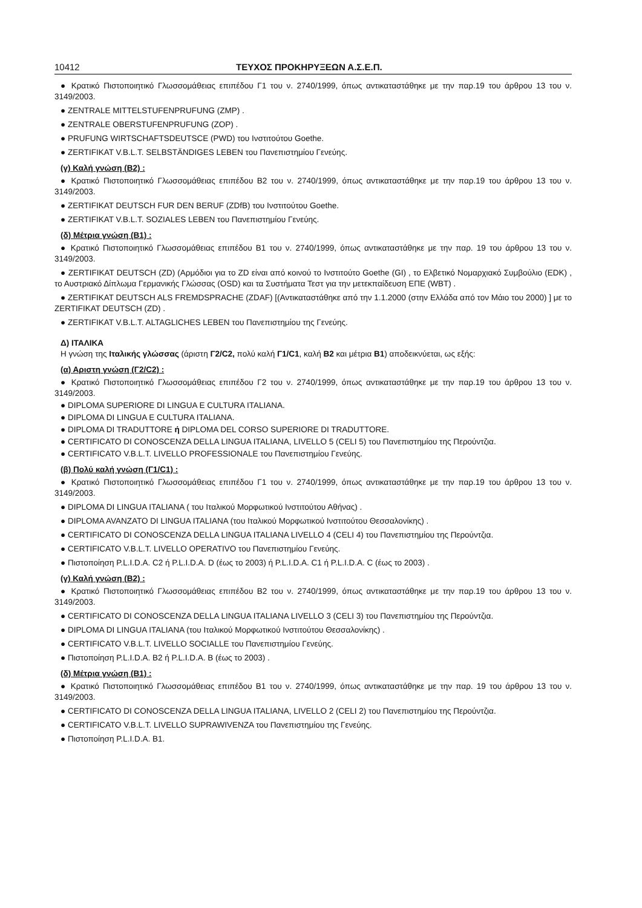10412 ΤΕΥΧΟΣ ΠΡΟΚΗΡΥΞΕΩΝ Α.Σ.Ε.Π.
● Κρατικό Πιστοποιητικό Γλωσσομάθειας επιπέδου Γ1 του ν. 2740/1999, όπως αντικαταστάθηκε με την παρ.19 του άρθρου 13 του ν. 3149/2003.
● ZENTRALE MITTELSTUFENPRUFUNG (ZMP) .
● ZENTRALE OBERSTUFENPRUFUNG (ZOP) .
● PRUFUNG WIRTSCHAFTSDEUTSCE (PWD) του Ινστιτούτου Goethe.
● ZERTIFIKAT V.B.L.T. SELBSTÄNDIGES LEBEN του Πανεπιστημίου Γενεύης.
(γ) Καλή γνώση (Β2) :
● Κρατικό Πιστοποιητικό Γλωσσομάθειας επιπέδου Β2 του ν. 2740/1999, όπως αντικαταστάθηκε με την παρ.19 του άρθρου 13 του ν. 3149/2003.
● ZERTIFIKAT DEUTSCH FUR DEN BERUF (ZDfB) του Ινστιτούτου Goethe.
● ZERTIFIKAT V.B.L.T. SOZIALES LEBEN του Πανεπιστημίου Γενεύης.
(δ) Μέτρια γνώση (Β1) :
● Κρατικό Πιστοποιητικό Γλωσσομάθειας επιπέδου Β1 του ν. 2740/1999, όπως αντικαταστάθηκε με την παρ. 19 του άρθρου 13 του ν. 3149/2003.
● ZERTIFIKAT DEUTSCH (ZD) (Αρμόδιοι για το ZD είναι από κοινού το Ινστιτούτο Goethe (GI) , το Ελβετικό Νομαρχιακό Συμβούλιο (EDK) , το Αυστριακό Δίπλωμα Γερμανικής Γλώσσας (OSD) και τα Συστήματα Τεστ για την μετεκπαίδευση ΕΠΕ (WBT) .
● ZERTIFIKAT DEUTSCH ALS FREMDSPRACHE (ZDAF) [(Αντικαταστάθηκε από την 1.1.2000 (στην Ελλάδα από τον Μάιο του 2000) ] με το ZERTIFIKAT DEUTSCH (ZD) .
● ZERTIFIKAT V.B.L.T. ALTAGLICHES LEBEN του Πανεπιστημίου της Γενεύης.
Δ) ΙΤΑΛΙΚΑ
Η γνώση της Ιταλικής γλώσσας (άριστη Γ2/C2, πολύ καλή Γ1/C1, καλή Β2 και μέτρια Β1) αποδεικνύεται, ως εξής:
(α) Αριστη γνώση (Γ2/C2) :
● Κρατικό Πιστοποιητικό Γλωσσομάθειας επιπέδου Γ2 του ν. 2740/1999, όπως αντικαταστάθηκε με την παρ.19 του άρθρου 13 του ν. 3149/2003.
● DIPLOMA SUPERIORE DI LINGUA E CULTURA ITALIANA.
● DIPLOMA DI LINGUA E CULTURA ITALIANA.
● DIPLOMA DI TRADUTTORE ή DIPLOMA DEL CORSO SUPERIORE DI TRADUTTORE.
● CERTIFICATO DI CONOSCENZA DELLA LINGUA ITALIANA, LIVELLO 5 (CELI 5) του Πανεπιστημίου της Περούντζια.
● CERTIFICATO V.B.L.T. LIVELLO PROFESSIONALE του Πανεπιστημίου Γενεύης.
(β) Πολύ καλή γνώση (Γ1/C1) :
● Κρατικό Πιστοποιητικό Γλωσσομάθειας επιπέδου Γ1 του ν. 2740/1999, όπως αντικαταστάθηκε με την παρ.19 του άρθρου 13 του ν. 3149/2003.
● DIPLOMA DI LINGUA ITALIANA ( του Ιταλικού Μορφωτικού Ινστιτούτου Αθήνας) .
● DIPLOMA AVANZATO DI LINGUA ITALIANA (του Ιταλικού Μορφωτικού Ινστιτούτου Θεσσαλονίκης) .
● CERTIFICATO DI CONOSCENZA DELLA LINGUA ITALIANA LIVELLO 4 (CELI 4) του Πανεπιστημίου της Περούντζια.
● CERTIFICATO V.B.L.T. LIVELLO OPERATIVO του Πανεπιστημίου Γενεύης.
● Πιστοποίηση P.L.I.D.A. C2 ή P.L.I.D.A. D (έως το 2003) ή P.L.I.D.A. C1 ή P.L.I.D.A. C (έως το 2003) .
(γ) Καλή γνώση (Β2) :
● Κρατικό Πιστοποιητικό Γλωσσομάθειας επιπέδου Β2 του ν. 2740/1999, όπως αντικαταστάθηκε με την παρ.19 του άρθρου 13 του ν. 3149/2003.
● CERTIFICATO DI CONOSCENZA DELLA LINGUA ITALIANA LIVELLO 3 (CELI 3) του Πανεπιστημίου της Περούντζια.
● DIPLOMA DI LINGUA ITALIANA (του Ιταλικού Μορφωτικού Ινστιτούτου Θεσσαλονίκης) .
● CERTIFICATO V.B.L.T. LIVELLO SOCIALLE του Πανεπιστημίου Γενεύης.
● Πιστοποίηση P.L.I.D.A. B2 ή P.L.I.D.A. B (έως το 2003) .
(δ) Μέτρια γνώση (Β1) :
● Κρατικό Πιστοποιητικό Γλωσσομάθειας επιπέδου Β1 του ν. 2740/1999, όπως αντικαταστάθηκε με την παρ. 19 του άρθρου 13 του ν. 3149/2003.
● CERTIFICATO DI CONOSCENZA DELLA LINGUA ITALIANA, LIVELLO 2 (CELI 2) του Πανεπιστημίου της Περούντζια.
● CERTIFICATO V.B.L.T. LIVELLO SUPRAWIVENZA του Πανεπιστημίου της Γενεύης.
● Πιστοποίηση P.L.I.D.A. B1.